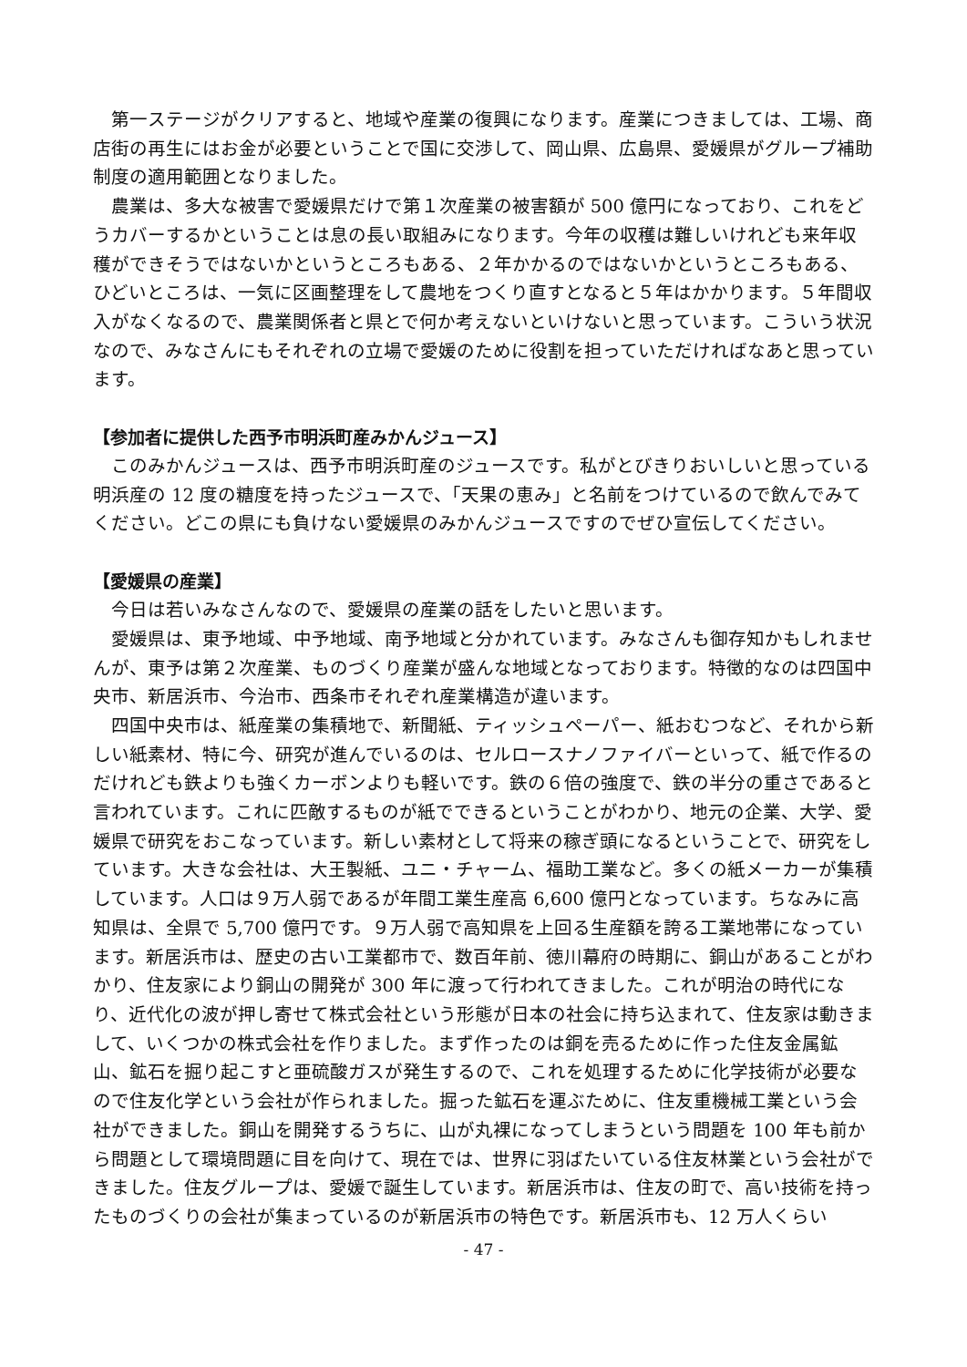第一ステージがクリアすると、地域や産業の復興になります。産業につきましては、工場、商店街の再生にはお金が必要ということで国に交渉して、岡山県、広島県、愛媛県がグループ補助制度の適用範囲となりました。
農業は、多大な被害で愛媛県だけで第１次産業の被害額が 500 億円になっており、これをどうカバーするかということは息の長い取組みになります。今年の収穫は難しいけれども来年収穫ができそうではないかというところもある、２年かかるのではないかというところもある、ひどいところは、一気に区画整理をして農地をつくり直すとなると５年はかかります。５年間収入がなくなるので、農業関係者と県とで何か考えないといけないと思っています。こういう状況なので、みなさんにもそれぞれの立場で愛媛のために役割を担っていただければなあと思っています。
【参加者に提供した西予市明浜町産みかんジュース】
このみかんジュースは、西予市明浜町産のジュースです。私がとびきりおいしいと思っている明浜産の 12 度の糖度を持ったジュースで、「天果の恵み」と名前をつけているので飲んでみてください。どこの県にも負けない愛媛県のみかんジュースですのでぜひ宣伝してください。
【愛媛県の産業】
今日は若いみなさんなので、愛媛県の産業の話をしたいと思います。
愛媛県は、東予地域、中予地域、南予地域と分かれています。みなさんも御存知かもしれませんが、東予は第２次産業、ものづくり産業が盛んな地域となっております。特徴的なのは四国中央市、新居浜市、今治市、西条市それぞれ産業構造が違います。
四国中央市は、紙産業の集積地で、新聞紙、ティッシュペーパー、紙おむつなど、それから新しい紙素材、特に今、研究が進んでいるのは、セルロースナノファイバーといって、紙で作るのだけれども鉄よりも強くカーボンよりも軽いです。鉄の６倍の強度で、鉄の半分の重さであると言われています。これに匹敵するものが紙でできるということがわかり、地元の企業、大学、愛媛県で研究をおこなっています。新しい素材として将来の稼ぎ頭になるということで、研究をしています。大きな会社は、大王製紙、ユニ・チャーム、福助工業など。多くの紙メーカーが集積しています。人口は９万人弱であるが年間工業生産高 6,600 億円となっています。ちなみに高知県は、全県で 5,700 億円です。９万人弱で高知県を上回る生産額を誇る工業地帯になっています。新居浜市は、歴史の古い工業都市で、数百年前、徳川幕府の時期に、銅山があることがわかり、住友家により銅山の開発が 300 年に渡って行われてきました。これが明治の時代になり、近代化の波が押し寄せて株式会社という形態が日本の社会に持ち込まれて、住友家は動きまして、いくつかの株式会社を作りました。まず作ったのは銅を売るために作った住友金属鉱山、鉱石を掘り起こすと亜硫酸ガスが発生するので、これを処理するために化学技術が必要なので住友化学という会社が作られました。掘った鉱石を運ぶために、住友重機械工業という会社ができました。銅山を開発するうちに、山が丸裸になってしまうという問題を 100 年も前から問題として環境問題に目を向けて、現在では、世界に羽ばたいている住友林業という会社ができました。住友グループは、愛媛で誕生しています。新居浜市は、住友の町で、高い技術を持ったものづくりの会社が集まっているのが新居浜市の特色です。新居浜市も、12 万人くらい
- 47 -